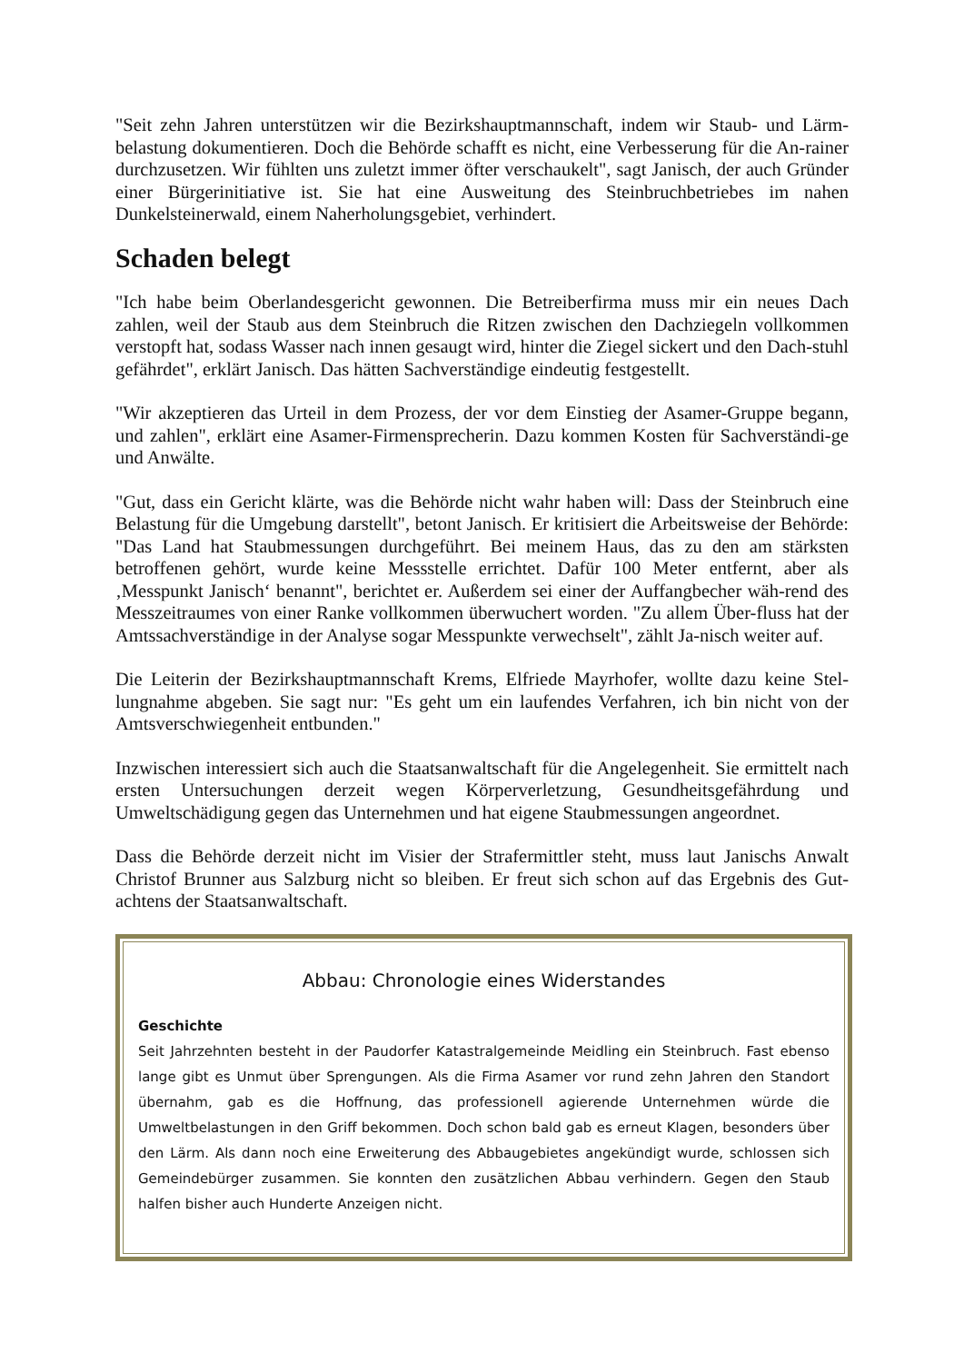"Seit zehn Jahren unterstützen wir die Bezirkshauptmannschaft, indem wir Staub- und Lärm-belastung dokumentieren. Doch die Behörde schafft es nicht, eine Verbesserung für die An-rainer durchzusetzen. Wir fühlten uns zuletzt immer öfter verschaukelt", sagt Janisch, der auch Gründer einer Bürgerinitiative ist. Sie hat eine Ausweitung des Steinbruchbetriebes im nahen Dunkelsteinerwald, einem Naherholungsgebiet, verhindert.
Schaden belegt
"Ich habe beim Oberlandesgericht gewonnen. Die Betreiberfirma muss mir ein neues Dach zahlen, weil der Staub aus dem Steinbruch die Ritzen zwischen den Dachziegeln vollkommen verstopft hat, sodass Wasser nach innen gesaugt wird, hinter die Ziegel sickert und den Dach-stuhl gefährdet", erklärt Janisch. Das hätten Sachverständige eindeutig festgestellt.
"Wir akzeptieren das Urteil in dem Prozess, der vor dem Einstieg der Asamer-Gruppe begann, und zahlen", erklärt eine Asamer-Firmensprecherin. Dazu kommen Kosten für Sachverständi-ge und Anwälte.
"Gut, dass ein Gericht klärte, was die Behörde nicht wahr haben will: Dass der Steinbruch eine Belastung für die Umgebung darstellt", betont Janisch. Er kritisiert die Arbeitsweise der Behörde: "Das Land hat Staubmessungen durchgeführt. Bei meinem Haus, das zu den am stärksten betroffenen gehört, wurde keine Messstelle errichtet. Dafür 100 Meter entfernt, aber als ‚Messpunkt Janisch‘ benannt", berichtet er. Außerdem sei einer der Auffangbecher wäh-rend des Messzeitraumes von einer Ranke vollkommen überwuchert worden. "Zu allem Über-fluss hat der Amtssachverständige in der Analyse sogar Messpunkte verwechselt", zählt Ja-nisch weiter auf.
Die Leiterin der Bezirkshauptmannschaft Krems, Elfriede Mayrhofer, wollte dazu keine Stel-lungnahme abgeben. Sie sagt nur: "Es geht um ein laufendes Verfahren, ich bin nicht von der Amtsverschwiegenheit entbunden."
Inzwischen interessiert sich auch die Staatsanwaltschaft für die Angelegenheit. Sie ermittelt nach ersten Untersuchungen derzeit wegen Körperverletzung, Gesundheitsgefährdung und Umweltschädigung gegen das Unternehmen und hat eigene Staubmessungen angeordnet.
Dass die Behörde derzeit nicht im Visier der Strafermittler steht, muss laut Janischs Anwalt Christof Brunner aus Salzburg nicht so bleiben. Er freut sich schon auf das Ergebnis des Gut-achtens der Staatsanwaltschaft.
Abbau: Chronologie eines Widerstandes
Geschichte
Seit Jahrzehnten besteht in der Paudorfer Katastralgemeinde Meidling ein Steinbruch. Fast ebenso lange gibt es Unmut über Sprengungen. Als die Firma Asamer vor rund zehn Jahren den Standort übernahm, gab es die Hoffnung, das professionell agierende Unternehmen würde die Umweltbelastungen in den Griff bekommen. Doch schon bald gab es erneut Klagen, besonders über den Lärm. Als dann noch eine Erweiterung des Abbaugebietes angekündigt wurde, schlossen sich Gemeindebürger zusammen. Sie konnten den zusätzlichen Abbau verhindern. Gegen den Staub halfen bisher auch Hunderte Anzeigen nicht.